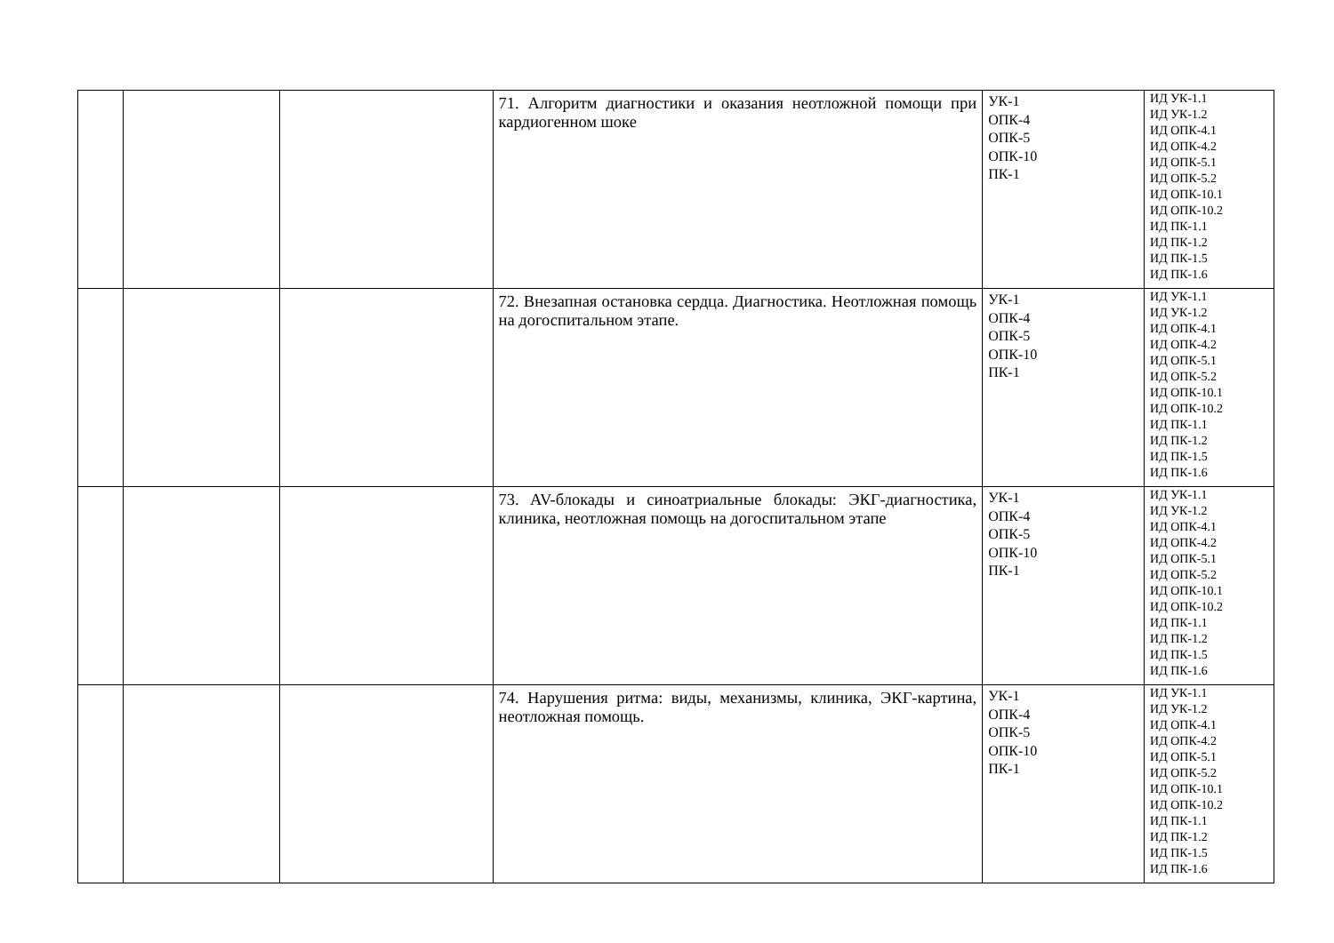| | | | 71. Алгоритм диагностики и оказания неотложной помощи при кардиогенном шоке | УК-1 ОПК-4 ОПК-5 ОПК-10 ПК-1 | ИД УК-1.1 ИД УК-1.2 ИД ОПК-4.1 ИД ОПК-4.2 ИД ОПК-5.1 ИД ОПК-5.2 ИД ОПК-10.1 ИД ОПК-10.2 ИД ПК-1.1 ИД ПК-1.2 ИД ПК-1.5 ИД ПК-1.6 |
| | | | 72. Внезапная остановка сердца. Диагностика. Неотложная помощь на догоспитальном этапе. | УК-1 ОПК-4 ОПК-5 ОПК-10 ПК-1 | ИД УК-1.1 ИД УК-1.2 ИД ОПК-4.1 ИД ОПК-4.2 ИД ОПК-5.1 ИД ОПК-5.2 ИД ОПК-10.1 ИД ОПК-10.2 ИД ПК-1.1 ИД ПК-1.2 ИД ПК-1.5 ИД ПК-1.6 |
| | | | 73. AV-блокады и синоатриальные блокады: ЭКГ-диагностика, клиника, неотложная помощь на догоспитальном этапе | УК-1 ОПК-4 ОПК-5 ОПК-10 ПК-1 | ИД УК-1.1 ИД УК-1.2 ИД ОПК-4.1 ИД ОПК-4.2 ИД ОПК-5.1 ИД ОПК-5.2 ИД ОПК-10.1 ИД ОПК-10.2 ИД ПК-1.1 ИД ПК-1.2 ИД ПК-1.5 ИД ПК-1.6 |
| | | | 74. Нарушения ритма: виды, механизмы, клиника, ЭКГ-картина, неотложная помощь. | УК-1 ОПК-4 ОПК-5 ОПК-10 ПК-1 | ИД УК-1.1 ИД УК-1.2 ИД ОПК-4.1 ИД ОПК-4.2 ИД ОПК-5.1 ИД ОПК-5.2 ИД ОПК-10.1 ИД ОПК-10.2 ИД ПК-1.1 ИД ПК-1.2 ИД ПК-1.5 ИД ПК-1.6 |